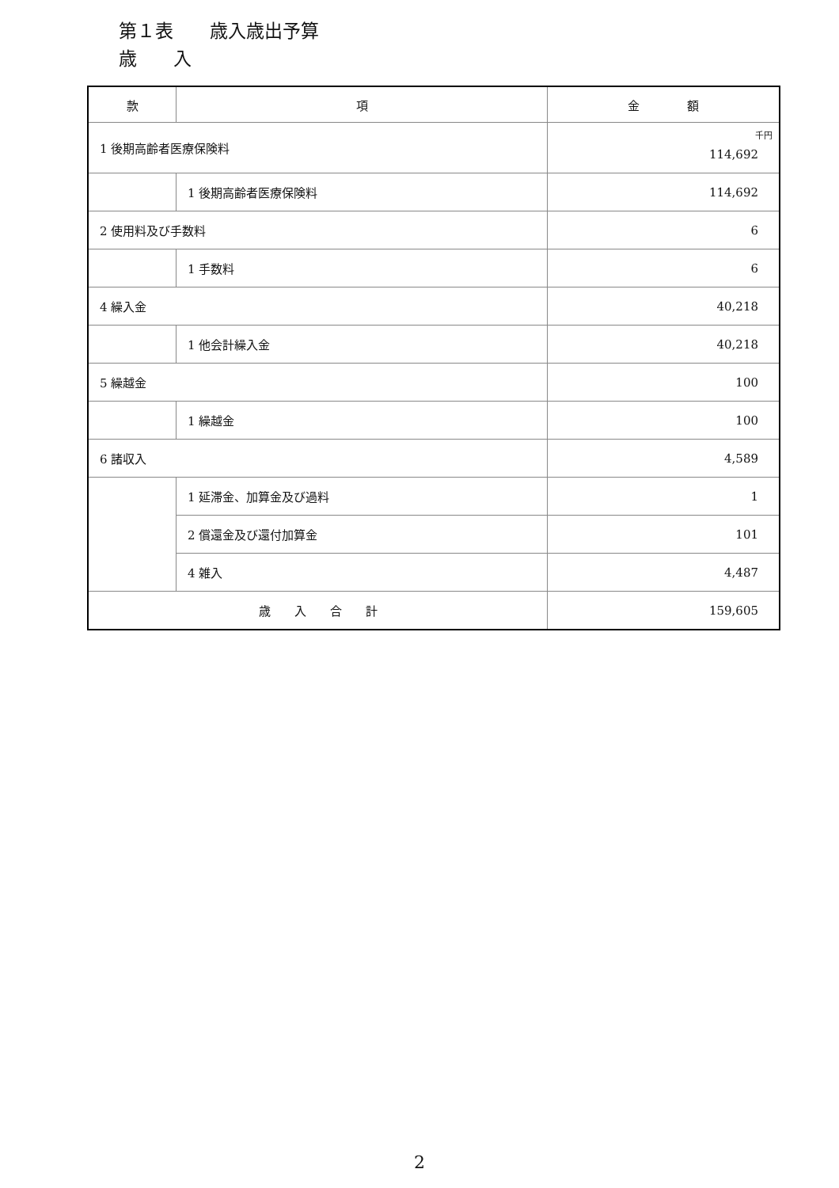第１表　　歳入歳出予算
歳　　入
| 款 | 項 | 金 額 |
| --- | --- | --- |
| 1 後期高齢者医療保険料 | | 千円 114,692 |
| | 1 後期高齢者医療保険料 | 114,692 |
| 2 使用料及び手数料 | | 6 |
| | 1 手数料 | 6 |
| 4 繰入金 | | 40,218 |
| | 1 他会計繰入金 | 40,218 |
| 5 繰越金 | | 100 |
| | 1 繰越金 | 100 |
| 6 諸収入 | | 4,589 |
| | 1 延滞金、加算金及び過料 | 1 |
| | 2 償還金及び還付加算金 | 101 |
| | 4 雑入 | 4,487 |
| 歳 入 合 計 | | 159,605 |
2